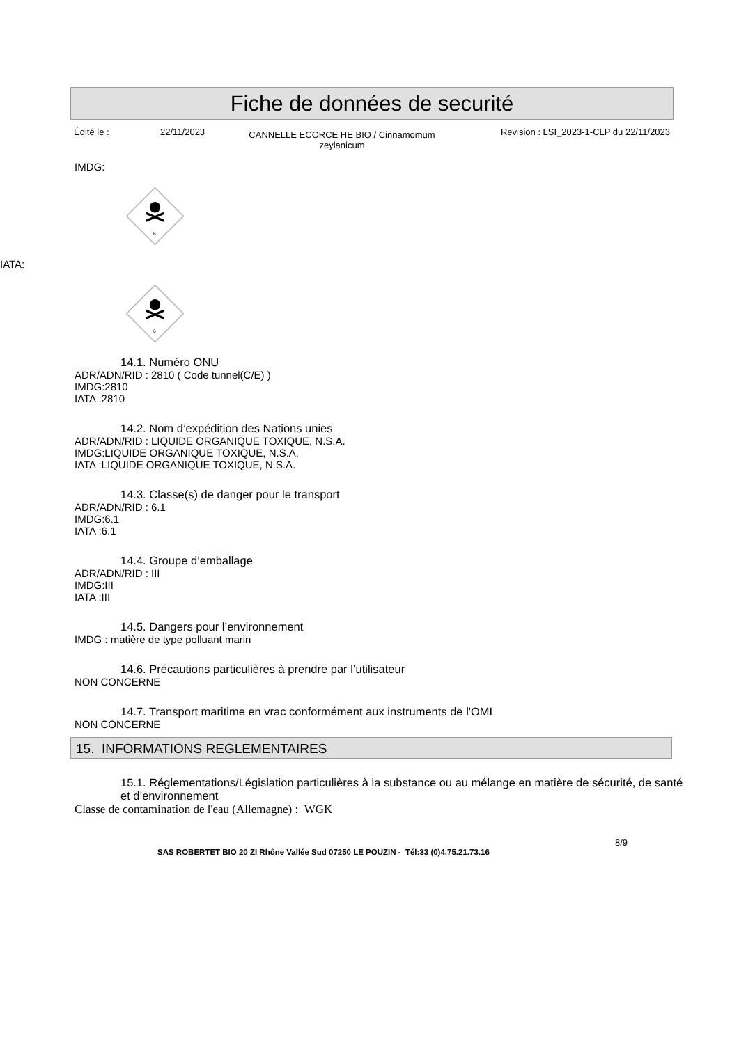Fiche de données de securité
Édité le : 22/11/2023
CANNELLE ECORCE HE BIO / Cinnamomum zeylanicum
Revision : LSI_2023-1-CLP du 22/11/2023
IMDG:
6
IATA:
6
14.1. Numéro ONU
ADR/ADN/RID : 2810 ( Code tunnel(C/E) )
IMDG:2810
IATA :2810
14.2. Nom d’expédition des Nations unies
ADR/ADN/RID : LIQUIDE ORGANIQUE TOXIQUE, N.S.A.
IMDG:LIQUIDE ORGANIQUE TOXIQUE, N.S.A.
IATA :LIQUIDE ORGANIQUE TOXIQUE, N.S.A.
14.3. Classe(s) de danger pour le transport
ADR/ADN/RID : 6.1
IMDG:6.1
IATA :6.1
14.4. Groupe d’emballage
ADR/ADN/RID : III
IMDG:III
IATA :III
14.5. Dangers pour l’environnement
IMDG : matière de type polluant marin
14.6. Précautions particulières à prendre par l’utilisateur
NON CONCERNE
14.7. Transport maritime en vrac conformément aux instruments de l'OMI
NON CONCERNE
15. INFORMATIONS REGLEMENTAIRES
15.1. Réglementations/Législation particulières à la substance ou au mélange en matière de sécurité, de santé et d’environnement
Classe de contamination de l'eau (Allemagne) : WGK
8/9
SAS ROBERTET BIO 20 ZI Rhône Vallée Sud 07250 LE POUZIN - Tél:33 (0)4.75.21.73.16